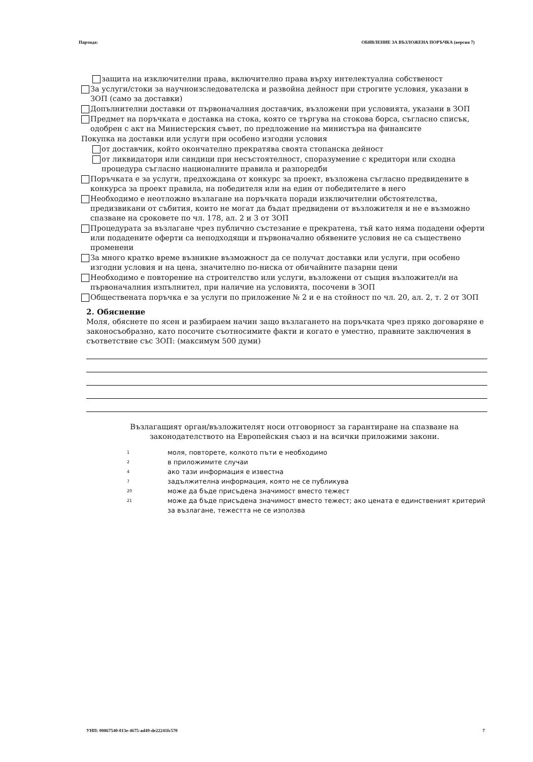Партида: ОБЯВЛЕНИЕ ЗА ВЪЗЛОЖЕНА ПОРЪЧКА (версия 7)
защита на изключителни права, включително права върху интелектуална собственост
За услуги/стоки за научноизследователска и развойна дейност при строгите условия, указани в ЗОП (само за доставки)
Допълнителни доставки от първоначалния доставчик, възложени при условията, указани в ЗОП
Предмет на поръчката е доставка на стока, която се търгува на стокова борса, съгласно списък, одобрен с акт на Министерския съвет, по предложение на министъра на финансите
Покупка на доставки или услуги при особено изгодни условия
от доставчик, който окончателно прекратява своята стопанска дейност
от ликвидатори или синдици при несъстоятелност, споразумение с кредитори или сходна процедура съгласно националните правила и разпоредби
Поръчката е за услуги, предхождана от конкурс за проект, възложена съгласно предвидените в конкурса за проект правила, на победителя или на един от победителите в него
Необходимо е неотложно възлагане на поръчката поради изключителни обстоятелства, предизвикани от събития, които не могат да бъдат предвидени от възложителя и не е възможно спазване на сроковете по чл. 178, ал. 2 и 3 от ЗОП
Процедурата за възлагане чрез публично състезание е прекратена, тъй като няма подадени оферти или подадените оферти са неподходящи и първоначално обявените условия не са съществено променени
За много кратко време възникне възможност да се получат доставки или услуги, при особено изгодни условия и на цена, значително по-ниска от обичайните пазарни цени
Необходимо е повторение на строителство или услуги, възложени от същия възложител/и на първоначалния изпълнител, при наличие на условията, посочени в ЗОП
Обществената поръчка е за услуги по приложение № 2 и е на стойност по чл. 20, ал. 2, т. 2 от ЗОП
2. Обяснение
Моля, обяснете по ясен и разбираем начин защо възлагането на поръчката чрез пряко договаряне е законосъобразно, като посочите съотносимите факти и когато е уместно, правните заключения в съответствие със ЗОП: (максимум 500 думи)
Възлагащият орган/възложителят носи отговорност за гарантиране на спазване на законодателството на Европейския съюз и на всички приложими закони.
1 моля, повторете, колкото пъти е необходимо
2 в приложимите случаи
4 ако тази информация е известна
7 задължителна информация, която не се публикува
20 може да бъде присъдена значимост вместо тежест
21 може да бъде присъдена значимост вместо тежест; ако цената е единственият критерий за възлагане, тежестта не се използва
УНП: 00867540-013e-4675-ad49-de22241fc570 7